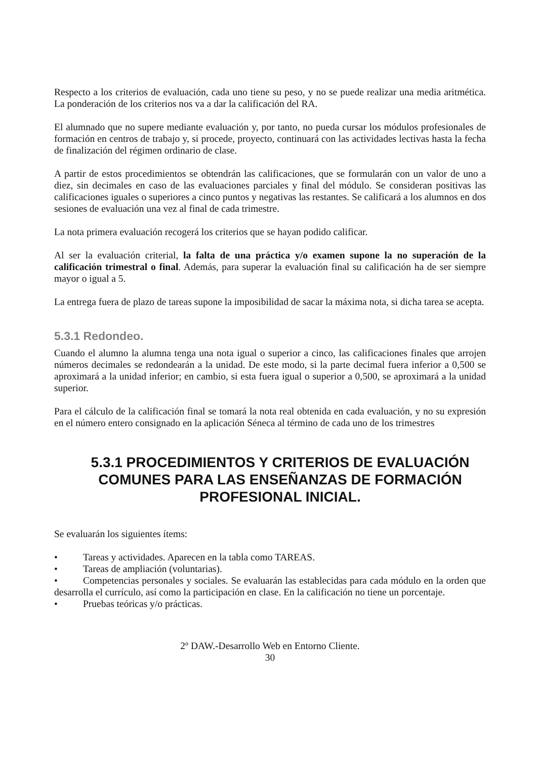Respecto a los criterios de evaluación, cada uno tiene su peso, y no se puede realizar una media aritmética. La ponderación de los criterios nos va a dar la calificación del RA.
El alumnado que no supere mediante evaluación y, por tanto, no pueda cursar los módulos profesionales de formación en centros de trabajo y, si procede, proyecto, continuará con las actividades lectivas hasta la fecha de finalización del régimen ordinario de clase.
A partir de estos procedimientos se obtendrán las calificaciones, que se formularán con un valor de uno a diez, sin decimales en caso de las evaluaciones parciales y final del módulo. Se consideran positivas las calificaciones iguales o superiores a cinco puntos y negativas las restantes. Se calificará a los alumnos en dos sesiones de evaluación una vez al final de cada trimestre.
La nota primera evaluación recogerá los criterios que se hayan podido calificar.
Al ser la evaluación criterial, la falta de una práctica y/o examen supone la no superación de la calificación trimestral o final. Además, para superar la evaluación final su calificación ha de ser siempre mayor o igual a 5.
La entrega fuera de plazo de tareas supone la imposibilidad de sacar la máxima nota, si dicha tarea se acepta.
5.3.1 Redondeo.
Cuando el alumno la alumna tenga una nota igual o superior a cinco, las calificaciones finales que arrojen números decimales se redondearán a la unidad. De este modo, si la parte decimal fuera inferior a 0,500 se aproximará a la unidad inferior; en cambio, si esta fuera igual o superior a 0,500, se aproximará a la unidad superior.
Para el cálculo de la calificación final se tomará la nota real obtenida en cada evaluación, y no su expresión en el número entero consignado en la aplicación Séneca al término de cada uno de los trimestres
5.3.1 PROCEDIMIENTOS Y CRITERIOS DE EVALUACIÓN COMUNES PARA LAS ENSEÑANZAS DE FORMACIÓN PROFESIONAL INICIAL.
Se evaluarán los siguientes ítems:
• Tareas y actividades. Aparecen en la tabla como TAREAS.
• Tareas de ampliación (voluntarias).
• Competencias personales y sociales. Se evaluarán las establecidas para cada módulo en la orden que desarrolla el currículo, así como la participación en clase. En la calificación no tiene un porcentaje.
• Pruebas teóricas y/o prácticas.
2º DAW.-Desarrollo Web en Entorno Cliente.
30